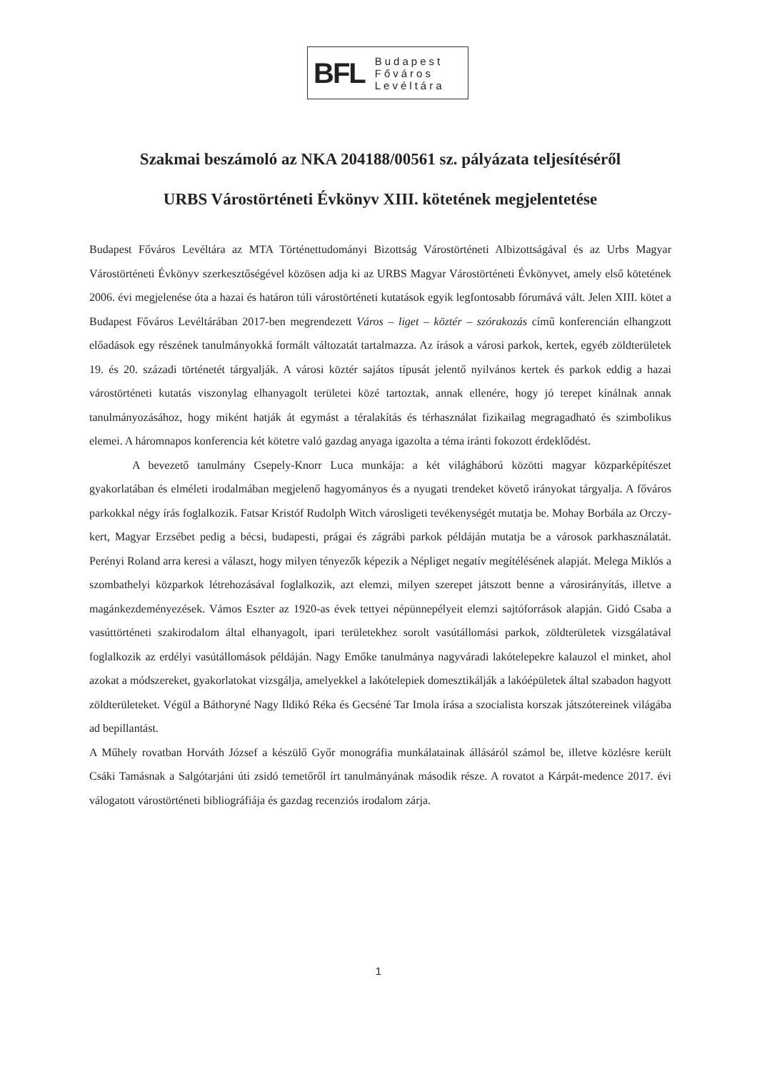BFL Budapest
Főváros
Levéltára
Szakmai beszámoló az NKA 204188/00561 sz. pályázata teljesítéséről
URBS Várostörténeti Évkönyv XIII. kötetének megjelentetése
Budapest Főváros Levéltára az MTA Történettudományi Bizottság Várostörténeti Albizottságával és az Urbs Magyar Várostörténeti Évkönyv szerkesztőségével közösen adja ki az URBS Magyar Várostörténeti Évkönyvet, amely első kötetének 2006. évi megjelenése óta a hazai és határon túli várostörténeti kutatások egyik legfontosabb fórumává vált. Jelen XIII. kötet a Budapest Főváros Levéltárában 2017-ben megrendezett Város – liget – köztér – szórakozás című konferencián elhangzott előadások egy részének tanulmányokká formált változatát tartalmazza. Az írások a városi parkok, kertek, egyéb zöldterületek 19. és 20. századi történetét tárgyalják. A városi köztér sajátos típusát jelentő nyilvános kertek és parkok eddig a hazai várostörténeti kutatás viszonylag elhanyagolt területei közé tartoztak, annak ellenére, hogy jó terepet kínálnak annak tanulmányozásához, hogy miként hatják át egymást a téralakítás és térhasználat fizikailag megragadható és szimbolikus elemei. A háromnapos konferencia két kötetre való gazdag anyaga igazolta a téma iránti fokozott érdeklődést.
A bevezető tanulmány Csepely-Knorr Luca munkája: a két világháború közötti magyar közparképítészet gyakorlatában és elméleti irodalmában megjelenő hagyományos és a nyugati trendeket követő irányokat tárgyalja. A főváros parkokkal négy írás foglalkozik. Fatsar Kristóf Rudolph Witch városligeti tevékenységét mutatja be. Mohay Borbála az Orczy-kert, Magyar Erzsébet pedig a bécsi, budapesti, prágai és zágrábi parkok példáján mutatja be a városok parkhasználatát. Perényi Roland arra keresi a választ, hogy milyen tényezők képezik a Népliget negatív megítélésének alapját. Melega Miklós a szombathelyi közparkok létrehozásával foglalkozik, azt elemzi, milyen szerepet játszott benne a városirányítás, illetve a magánkezdeményezések. Vámos Eszter az 1920-as évek tettyei népünnepélyeit elemzi sajtóforrások alapján. Gidó Csaba a vasúttörténeti szakirodalom által elhanyagolt, ipari területekhez sorolt vasútállomási parkok, zöldterületek vizsgálatával foglalkozik az erdélyi vasútállomások példáján. Nagy Emőke tanulmánya nagyváradi lakótelepekre kalauzol el minket, ahol azokat a módszereket, gyakorlatokat vizsgálja, amelyekkel a lakótelepiek domesztikálják a lakóépületek által szabadon hagyott zöldterületeket. Végül a Báthoryné Nagy Ildikó Réka és Gecséné Tar Imola írása a szocialista korszak játszótereinek világába ad bepillantást.
A Műhely rovatban Horváth József a készülő Győr monográfia munkálatainak állásáról számol be, illetve közlésre került Csáki Tamásnak a Salgótarjáni úti zsidó temetőről írt tanulmányának második része. A rovatot a Kárpát-medence 2017. évi válogatott várostörténeti bibliográfiája és gazdag recenziós irodalom zárja.
1